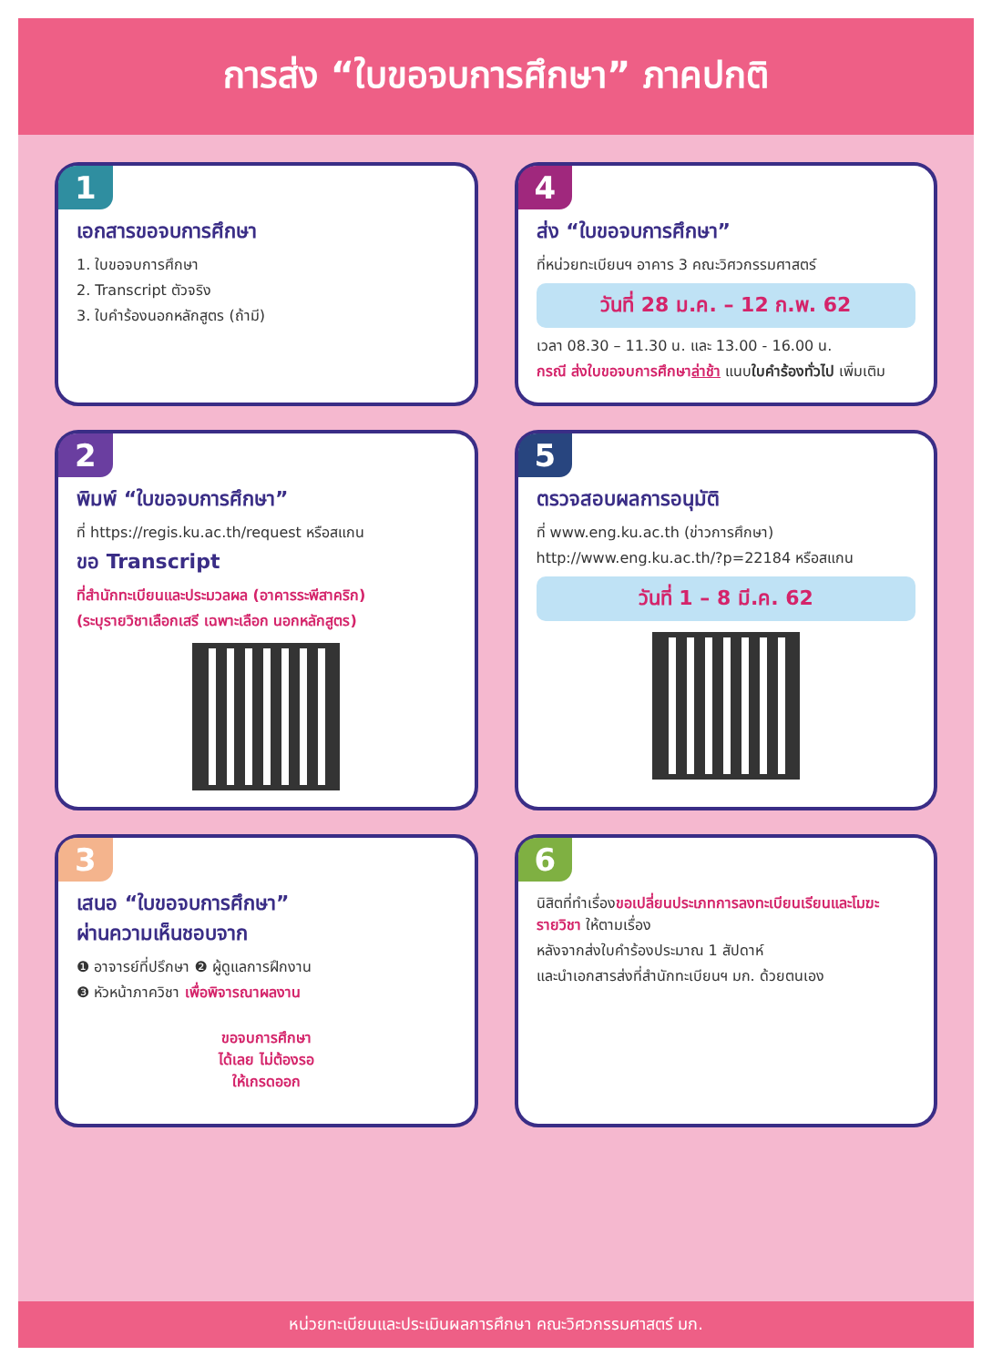การส่ง “ใบขอจบการศึกษา” ภาคปกติ
1
เอกสารขอจบการศึกษา
1. ใบขอจบการศึกษา
2. Transcript ตัวจริง
3. ใบคำร้องนอกหลักสูตร (ถ้ามี)
4
ส่ง “ใบขอจบการศึกษา”
ที่หน่วยทะเบียนฯ อาคาร 3 คณะวิศวกรรมศาสตร์
วันที่ 28 ม.ค. – 12 ก.พ. 62
เวลา 08.30 – 11.30 น. และ 13.00 - 16.00 น.
กรณี ส่งใบขอจบการศึกษาล่าช้า แนบใบคำร้องทั่วไป เพิ่มเติม
2
พิมพ์ “ใบขอจบการศึกษา”
ที่ https://regis.ku.ac.th/request หรือสแกน
ขอ Transcript
ที่สำนักทะเบียนและประมวลผล (อาคารระพีสาคริก)
(ระบุรายวิชาเลือกเสรี เฉพาะเลือก นอกหลักสูตร)
5
ตรวจสอบผลการอนุมัติ
ที่ www.eng.ku.ac.th (ข่าวการศึกษา)
http://www.eng.ku.ac.th/?p=22184 หรือสแกน
วันที่ 1 – 8 มี.ค. 62
3
เสนอ “ใบขอจบการศึกษา”
ผ่านความเห็นชอบจาก
❶ อาจารย์ที่ปรึกษา ❷ ผู้ดูแลการฝึกงาน
❸ หัวหน้าภาควิชา เพื่อพิจารณาผลงาน
ขอจบการศึกษา
ได้เลย ไม่ต้องรอ
ให้เกรดออก
6
นิสิตที่ทำเรื่องขอเปลี่ยนประเภทการลงทะเบียนเรียนและโมฆะรายวิชา ให้ตามเรื่อง
หลังจากส่งใบคำร้องประมาณ 1 สัปดาห์
และนำเอกสารส่งที่สำนักทะเบียนฯ มก. ด้วยตนเอง
หน่วยทะเบียนและประเมินผลการศึกษา คณะวิศวกรรมศาสตร์ มก.